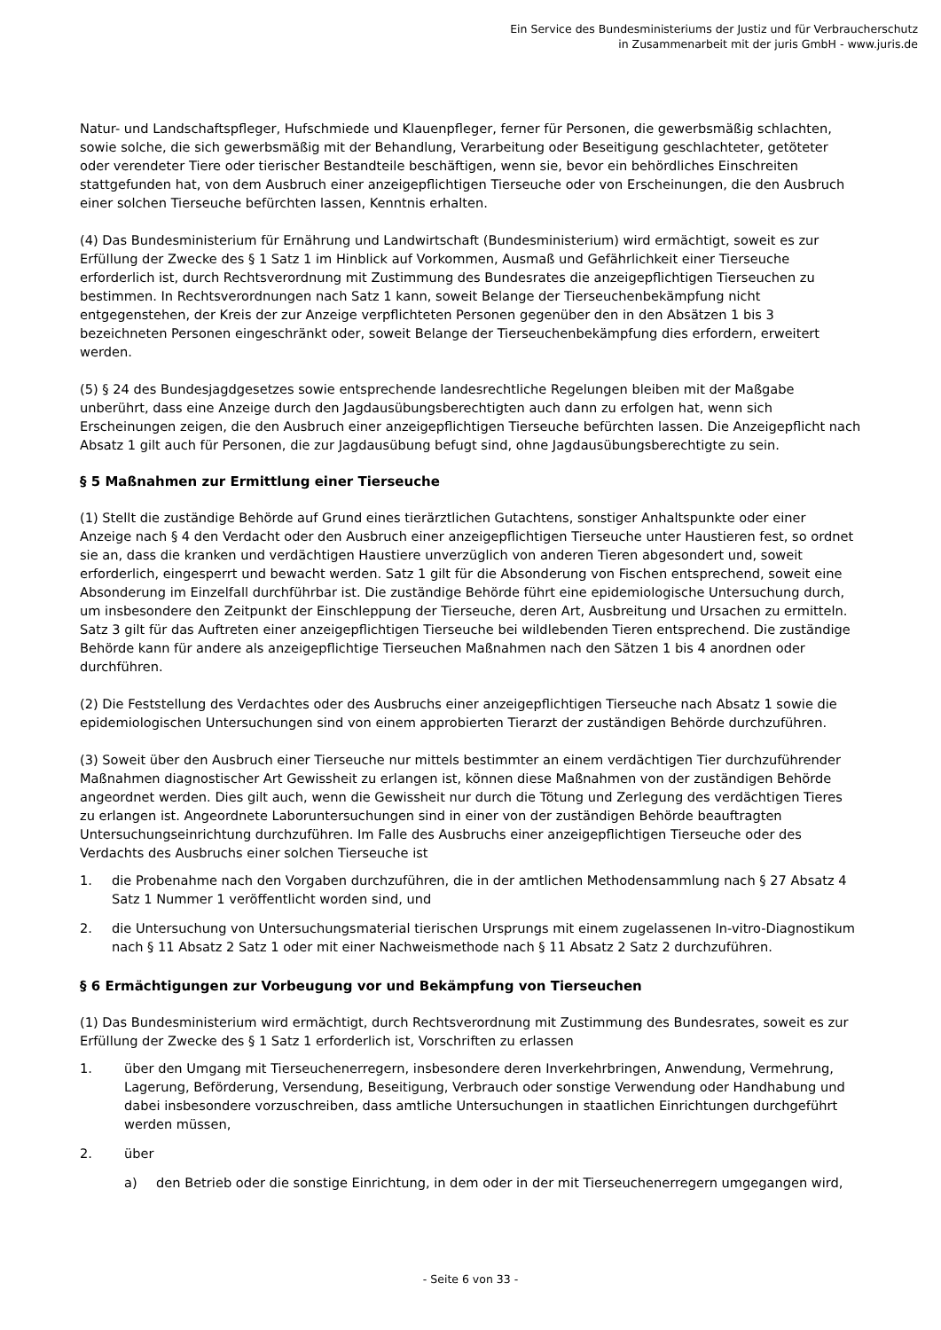Ein Service des Bundesministeriums der Justiz und für Verbraucherschutz
in Zusammenarbeit mit der juris GmbH - www.juris.de
Natur- und Landschaftspfleger, Hufschmiede und Klauenpfleger, ferner für Personen, die gewerbsmäßig schlachten, sowie solche, die sich gewerbsmäßig mit der Behandlung, Verarbeitung oder Beseitigung geschlachteter, getöteter oder verendeter Tiere oder tierischer Bestandteile beschäftigen, wenn sie, bevor ein behördliches Einschreiten stattgefunden hat, von dem Ausbruch einer anzeigepflichtigen Tierseuche oder von Erscheinungen, die den Ausbruch einer solchen Tierseuche befürchten lassen, Kenntnis erhalten.
(4) Das Bundesministerium für Ernährung und Landwirtschaft (Bundesministerium) wird ermächtigt, soweit es zur Erfüllung der Zwecke des § 1 Satz 1 im Hinblick auf Vorkommen, Ausmaß und Gefährlichkeit einer Tierseuche erforderlich ist, durch Rechtsverordnung mit Zustimmung des Bundesrates die anzeigepflichtigen Tierseuchen zu bestimmen. In Rechtsverordnungen nach Satz 1 kann, soweit Belange der Tierseuchenbekämpfung nicht entgegenstehen, der Kreis der zur Anzeige verpflichteten Personen gegenüber den in den Absätzen 1 bis 3 bezeichneten Personen eingeschränkt oder, soweit Belange der Tierseuchenbekämpfung dies erfordern, erweitert werden.
(5) § 24 des Bundesjagdgesetzes sowie entsprechende landesrechtliche Regelungen bleiben mit der Maßgabe unberührt, dass eine Anzeige durch den Jagdausübungsberechtigten auch dann zu erfolgen hat, wenn sich Erscheinungen zeigen, die den Ausbruch einer anzeigepflichtigen Tierseuche befürchten lassen. Die Anzeigepflicht nach Absatz 1 gilt auch für Personen, die zur Jagdausübung befugt sind, ohne Jagdausübungsberechtigte zu sein.
§ 5 Maßnahmen zur Ermittlung einer Tierseuche
(1) Stellt die zuständige Behörde auf Grund eines tierärztlichen Gutachtens, sonstiger Anhaltspunkte oder einer Anzeige nach § 4 den Verdacht oder den Ausbruch einer anzeigepflichtigen Tierseuche unter Haustieren fest, so ordnet sie an, dass die kranken und verdächtigen Haustiere unverzüglich von anderen Tieren abgesondert und, soweit erforderlich, eingesperrt und bewacht werden. Satz 1 gilt für die Absonderung von Fischen entsprechend, soweit eine Absonderung im Einzelfall durchführbar ist. Die zuständige Behörde führt eine epidemiologische Untersuchung durch, um insbesondere den Zeitpunkt der Einschleppung der Tierseuche, deren Art, Ausbreitung und Ursachen zu ermitteln. Satz 3 gilt für das Auftreten einer anzeigepflichtigen Tierseuche bei wildlebenden Tieren entsprechend. Die zuständige Behörde kann für andere als anzeigepflichtige Tierseuchen Maßnahmen nach den Sätzen 1 bis 4 anordnen oder durchführen.
(2) Die Feststellung des Verdachtes oder des Ausbruchs einer anzeigepflichtigen Tierseuche nach Absatz 1 sowie die epidemiologischen Untersuchungen sind von einem approbierten Tierarzt der zuständigen Behörde durchzuführen.
(3) Soweit über den Ausbruch einer Tierseuche nur mittels bestimmter an einem verdächtigen Tier durchzuführender Maßnahmen diagnostischer Art Gewissheit zu erlangen ist, können diese Maßnahmen von der zuständigen Behörde angeordnet werden. Dies gilt auch, wenn die Gewissheit nur durch die Tötung und Zerlegung des verdächtigen Tieres zu erlangen ist. Angeordnete Laboruntersuchungen sind in einer von der zuständigen Behörde beauftragten Untersuchungseinrichtung durchzuführen. Im Falle des Ausbruchs einer anzeigepflichtigen Tierseuche oder des Verdachts des Ausbruchs einer solchen Tierseuche ist
1. die Probenahme nach den Vorgaben durchzuführen, die in der amtlichen Methodensammlung nach § 27 Absatz 4 Satz 1 Nummer 1 veröffentlicht worden sind, und
2. die Untersuchung von Untersuchungsmaterial tierischen Ursprungs mit einem zugelassenen In-vitro-Diagnostikum nach § 11 Absatz 2 Satz 1 oder mit einer Nachweismethode nach § 11 Absatz 2 Satz 2 durchzuführen.
§ 6 Ermächtigungen zur Vorbeugung vor und Bekämpfung von Tierseuchen
(1) Das Bundesministerium wird ermächtigt, durch Rechtsverordnung mit Zustimmung des Bundesrates, soweit es zur Erfüllung der Zwecke des § 1 Satz 1 erforderlich ist, Vorschriften zu erlassen
1. über den Umgang mit Tierseuchenerregern, insbesondere deren Inverkehrbringen, Anwendung, Vermehrung, Lagerung, Beförderung, Versendung, Beseitigung, Verbrauch oder sonstige Verwendung oder Handhabung und dabei insbesondere vorzuschreiben, dass amtliche Untersuchungen in staatlichen Einrichtungen durchgeführt werden müssen,
2. über
a) den Betrieb oder die sonstige Einrichtung, in dem oder in der mit Tierseuchenerregern umgegangen wird,
- Seite 6 von 33 -